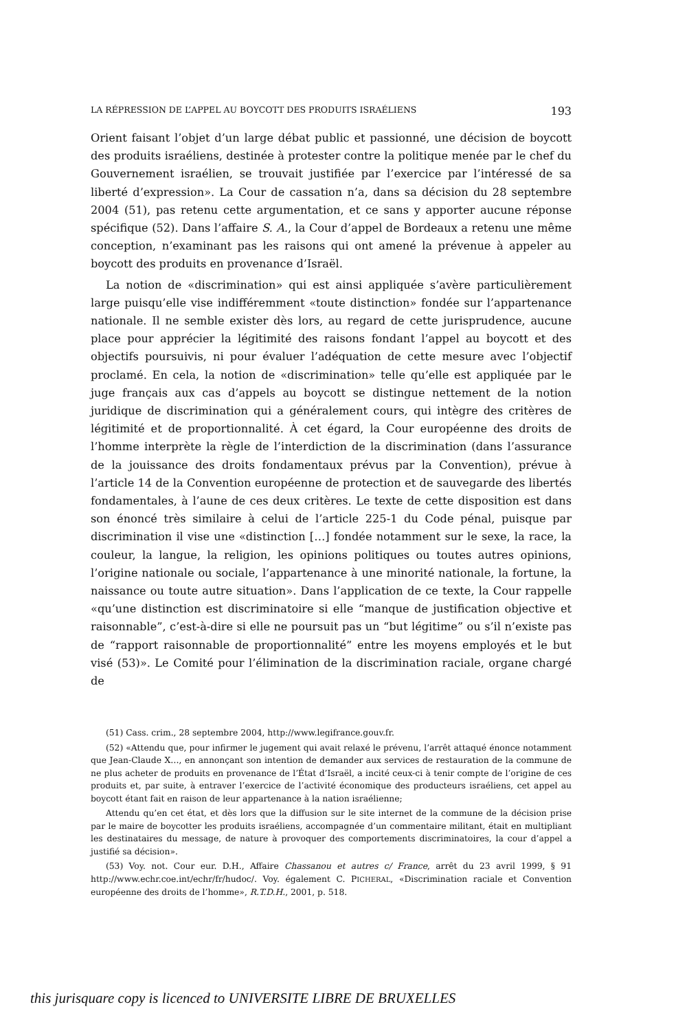LA RÉPRESSION DE L’APPEL AU BOYCOTT DES PRODUITS ISRAÉLIENS 193
Orient faisant l’objet d’un large débat public et passionné, une décision de boycott des produits israéliens, destinée à protester contre la politique menée par le chef du Gouvernement israélien, se trouvait justifiée par l’exercice par l’intéressé de sa liberté d’expression». La Cour de cassation n’a, dans sa décision du 28 septembre 2004 (51), pas retenu cette argumentation, et ce sans y apporter aucune réponse spécifique (52). Dans l’affaire S. A., la Cour d’appel de Bordeaux a retenu une même conception, n’examinant pas les raisons qui ont amené la prévenue à appeler au boycott des produits en provenance d’Israël.
La notion de «discrimination» qui est ainsi appliquée s’avère particulièrement large puisqu’elle vise indifféremment «toute distinction» fondée sur l’appartenance nationale. Il ne semble exister dès lors, au regard de cette jurisprudence, aucune place pour apprécier la légitimité des raisons fondant l’appel au boycott et des objectifs poursuivis, ni pour évaluer l’adéquation de cette mesure avec l’objectif proclamé. En cela, la notion de «discrimination» telle qu’elle est appliquée par le juge français aux cas d’appels au boycott se distingue nettement de la notion juridique de discrimination qui a généralement cours, qui intègre des critères de légitimité et de proportionnalité. À cet égard, la Cour européenne des droits de l’homme interprète la règle de l’interdiction de la discrimination (dans l’assurance de la jouissance des droits fondamentaux prévus par la Convention), prévue à l’article 14 de la Convention européenne de protection et de sauvegarde des libertés fondamentales, à l’aune de ces deux critères. Le texte de cette disposition est dans son énoncé très similaire à celui de l’article 225-1 du Code pénal, puisque par discrimination il vise une «distinction […] fondée notamment sur le sexe, la race, la couleur, la langue, la religion, les opinions politiques ou toutes autres opinions, l’origine nationale ou sociale, l’appartenance à une minorité nationale, la fortune, la naissance ou toute autre situation». Dans l’application de ce texte, la Cour rappelle «qu’une distinction est discriminatoire si elle “manque de justification objective et raisonnable”, c’est-à-dire si elle ne poursuit pas un “but légitime” ou s’il n’existe pas de “rapport raisonnable de proportionnalité” entre les moyens employés et le but visé (53)». Le Comité pour l’élimination de la discrimination raciale, organe chargé de
(51) Cass. crim., 28 septembre 2004, http://www.legifrance.gouv.fr.
(52) «Attendu que, pour infirmer le jugement qui avait relaxé le prévenu, l’arrêt attaqué énonce notamment que Jean-Claude X…, en annonçant son intention de demander aux services de restauration de la commune de ne plus acheter de produits en provenance de l’État d’Israël, a incité ceux-ci à tenir compte de l’origine de ces produits et, par suite, à entraver l’exercice de l’activité économique des producteurs israéliens, cet appel au boycott étant fait en raison de leur appartenance à la nation israélienne;
Attendu qu’en cet état, et dès lors que la diffusion sur le site internet de la commune de la décision prise par le maire de boycotter les produits israéliens, accompagnée d’un commentaire militant, était en multipliant les destinataires du message, de nature à provoquer des comportements discriminatoires, la cour d’appel a justifié sa décision».
(53) Voy. not. Cour eur. D.H., Affaire Chassanou et autres c/ France, arrêt du 23 avril 1999, § 91 http://www.echr.coe.int/echr/fr/hudoc/. Voy. également C. PICHERAL, «Discrimination raciale et Convention européenne des droits de l’homme», R.T.D.H., 2001, p. 518.
this jurisquare copy is licenced to UNIVERSITE LIBRE DE BRUXELLES